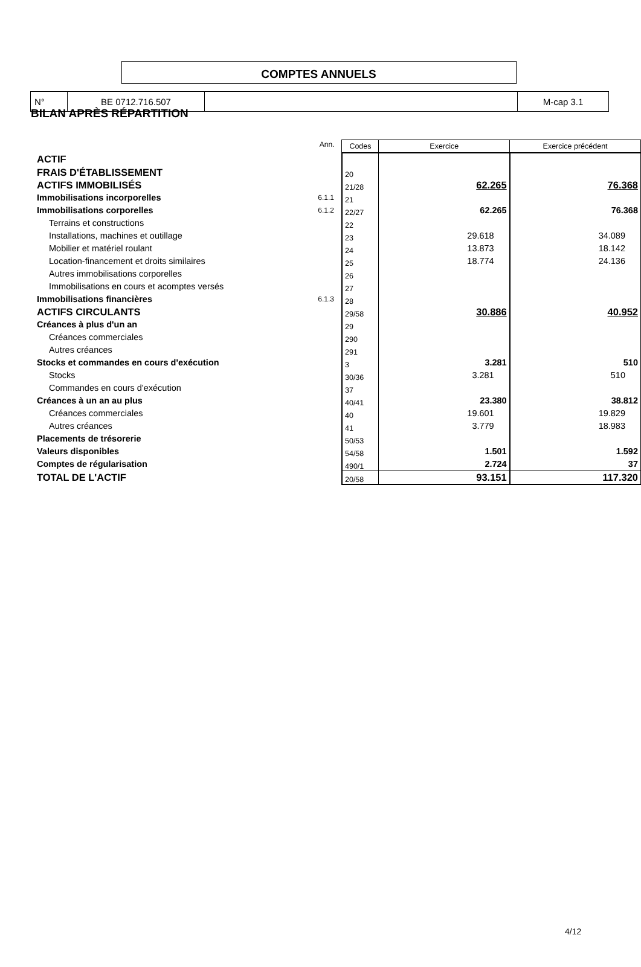| N° | BE 0712.716.507 | | M-cap 3.1 |
COMPTES ANNUELS
BILAN APRÈS RÉPARTITION
| | Ann. | Codes | Exercice | Exercice précédent |
| ACTIF | | | | |
| FRAIS D'ÉTABLISSEMENT | | 20 | | |
| ACTIFS IMMOBILISÉS | | 21/28 | 62.265 | 76.368 |
| Immobilisations incorporelles | 6.1.1 | 21 | | |
| Immobilisations corporelles | 6.1.2 | 22/27 | 62.265 | 76.368 |
| Terrains et constructions | | 22 | | |
| Installations, machines et outillage | | 23 | 29.618 | 34.089 |
| Mobilier et matériel roulant | | 24 | 13.873 | 18.142 |
| Location-financement et droits similaires | | 25 | 18.774 | 24.136 |
| Autres immobilisations corporelles | | 26 | | |
| Immobilisations en cours et acomptes versés | | 27 | | |
| Immobilisations financières | 6.1.3 | 28 | | |
| ACTIFS CIRCULANTS | | 29/58 | 30.886 | 40.952 |
| Créances à plus d'un an | | 29 | | |
| Créances commerciales | | 290 | | |
| Autres créances | | 291 | | |
| Stocks et commandes en cours d'exécution | | 3 | 3.281 | 510 |
| Stocks | | 30/36 | 3.281 | 510 |
| Commandes en cours d'exécution | | 37 | | |
| Créances à un an au plus | | 40/41 | 23.380 | 38.812 |
| Créances commerciales | | 40 | 19.601 | 19.829 |
| Autres créances | | 41 | 3.779 | 18.983 |
| Placements de trésorerie | | 50/53 | | |
| Valeurs disponibles | | 54/58 | 1.501 | 1.592 |
| Comptes de régularisation | | 490/1 | 2.724 | 37 |
| TOTAL DE L'ACTIF | | 20/58 | 93.151 | 117.320 |
4/12